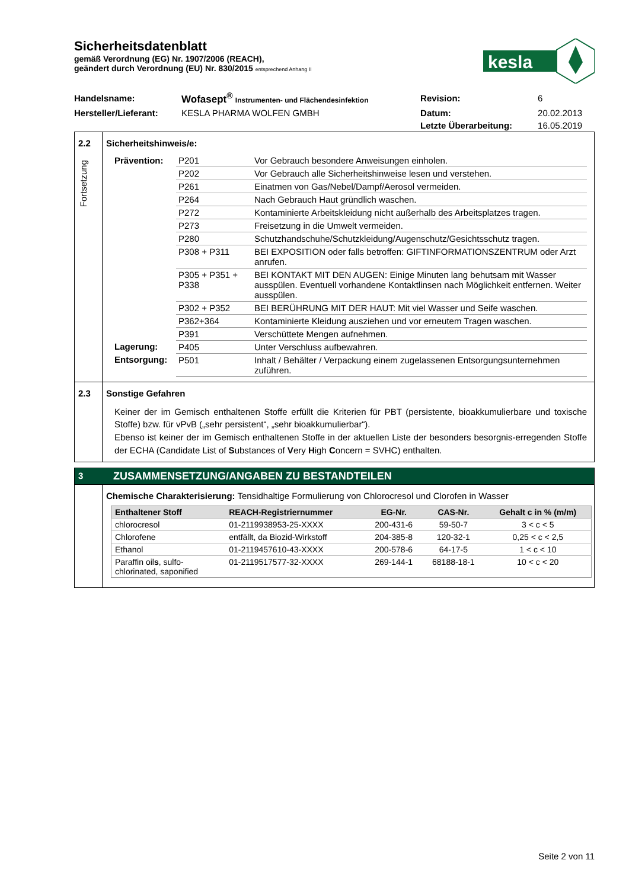kesla
Sicherheitsdatenblatt
gemäß Verordnung (EG) Nr. 1907/2006 (REACH),
geändert durch Verordnung (EU) Nr. 830/2015 entsprechend Anhang II
| Handelsname: | Wofasept<sup>®</sup> Instrumenten- und Flächendesinfektion | Revision: | 6 |
| Hersteller/Lieferant: | KESLA PHARMA WOLFEN GMBH | Datum: | 20.02.2013 |
| | | Letzte Überarbeitung: | 16.05.2019 |
2.2
Fortsetzung
Sicherheitshinweis/e:
| Prävention: | P201 | Vor Gebrauch besondere Anweisungen einholen. |
| | P202 | Vor Gebrauch alle Sicherheitshinweise lesen und verstehen. |
| | P261 | Einatmen von Gas/Nebel/Dampf/Aerosol vermeiden. |
| | P264 | Nach Gebrauch Haut gründlich waschen. |
| | P272 | Kontaminierte Arbeitskleidung nicht außerhalb des Arbeitsplatzes tragen. |
| | P273 | Freisetzung in die Umwelt vermeiden. |
| | P280 | Schutzhandschuhe/Schutzkleidung/Augenschutz/Gesichtsschutz tragen. |
| | P308 + P311 | BEI EXPOSITION oder falls betroffen: GIFTINFORMATIONSZENTRUM oder Arzt anrufen. |
| | P305 + P351 + P338 | BEI KONTAKT MIT DEN AUGEN: Einige Minuten lang behutsam mit Wasser ausspülen. Eventuell vorhandene Kontaktlinsen nach Möglichkeit entfernen. Weiter ausspülen. |
| | P302 + P352 | BEI BERÜHRUNG MIT DER HAUT: Mit viel Wasser und Seife waschen. |
| | P362+364 | Kontaminierte Kleidung ausziehen und vor erneutem Tragen waschen. |
| | P391 | Verschüttete Mengen aufnehmen. |
| Lagerung: | P405 | Unter Verschluss aufbewahren. |
| Entsorgung: | P501 | Inhalt / Behälter / Verpackung einem zugelassenen Entsorgungsunternehmen zuführen. |
2.3 Sonstige Gefahren
Keiner der im Gemisch enthaltenen Stoffe erfüllt die Kriterien für PBT (persistente, bioakkumulierbare und toxische Stoffe) bzw. für vPvB („sehr persistent“, „sehr bioakkumulierbar“).
Ebenso ist keiner der im Gemisch enthaltenen Stoffe in der aktuellen Liste der besonders besorgnis-erregenden Stoffe der ECHA (Candidate List of Substances of Very High Concern = SVHC) enthalten.
3
ZUSAMMENSETZUNG/ANGABEN ZU BESTANDTEILEN
Chemische Charakterisierung: Tensidhaltige Formulierung von Chlorocresol und Clorofen in Wasser
| Enthaltener Stoff | REACH-Registriernummer | EG-Nr. | CAS-Nr. | Gehalt c in % (m/m) |
| --- | --- | --- | --- | --- |
| chlorocresol | 01-2119938953-25-XXXX | 200-431-6 | 59-50-7 | 3 < c < 5 |
| Chlorofene | entfällt, da Biozid-Wirkstoff | 204-385-8 | 120-32-1 | 0,25 < c < 2,5 |
| Ethanol | 01-2119457610-43-XXXX | 200-578-6 | 64-17-5 | 1 < c < 10 |
| Paraffin oil s , sulfo- chlorinated, saponified | 01-2119517577-32-XXXX | 269-144-1 | 68188-18-1 | 10 < c < 20 |
Seite 2 von 11